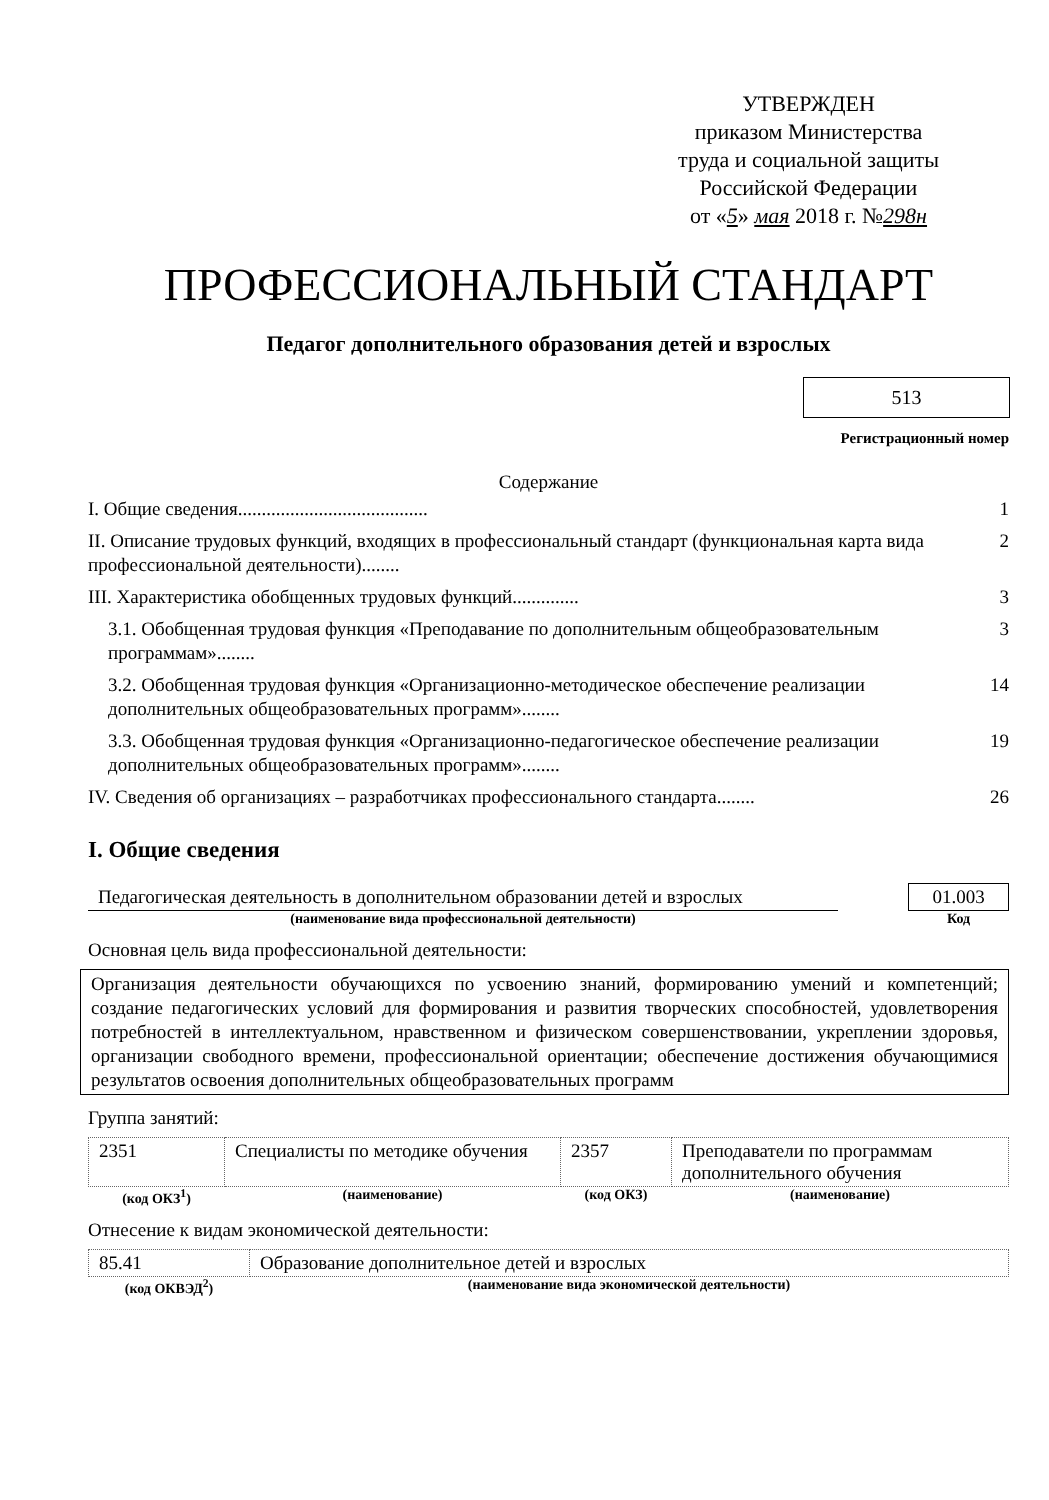УТВЕРЖДЕН
приказом Министерства
труда и социальной защиты
Российской Федерации
от «5» мая 2018 г. №298н
ПРОФЕССИОНАЛЬНЫЙ СТАНДАРТ
Педагог дополнительного образования детей и взрослых
513
Регистрационный номер
Содержание
I. Общие сведения........................................ 1
II. Описание трудовых функций, входящих в профессиональный стандарт (функциональная карта вида профессиональной деятельности)........ 2
III. Характеристика обобщенных трудовых функций.............. 3
3.1. Обобщенная трудовая функция «Преподавание по дополнительным общеобразовательным программам»........ 3
3.2. Обобщенная трудовая функция «Организационно-методическое обеспечение реализации дополнительных общеобразовательных программ»........ 14
3.3. Обобщенная трудовая функция «Организационно-педагогическое обеспечение реализации дополнительных общеобразовательных программ»........ 19
IV. Сведения об организациях – разработчиках профессионального стандарта........ 26
I. Общие сведения
| Педагогическая деятельность в дополнительном образовании детей и взрослых | | 01.003 |
| (наименование вида профессиональной деятельности) | | Код |
Основная цель вида профессиональной деятельности:
Организация деятельности обучающихся по усвоению знаний, формированию умений и компетенций; создание педагогических условий для формирования и развития творческих способностей, удовлетворения потребностей в интеллектуальном, нравственном и физическом совершенствовании, укреплении здоровья, организации свободного времени, профессиональной ориентации; обеспечение достижения обучающимися результатов освоения дополнительных общеобразовательных программ
Группа занятий:
| 2351 | Специалисты по методике обучения | 2357 | Преподаватели по программам дополнительного обучения |
| (код ОКЗ<sup>1</sup>) | (наименование) | (код ОКЗ) | (наименование) |
Отнесение к видам экономической деятельности:
| 85.41 | Образование дополнительное детей и взрослых |
| (код ОКВЭД<sup>2</sup>) | (наименование вида экономической деятельности) |